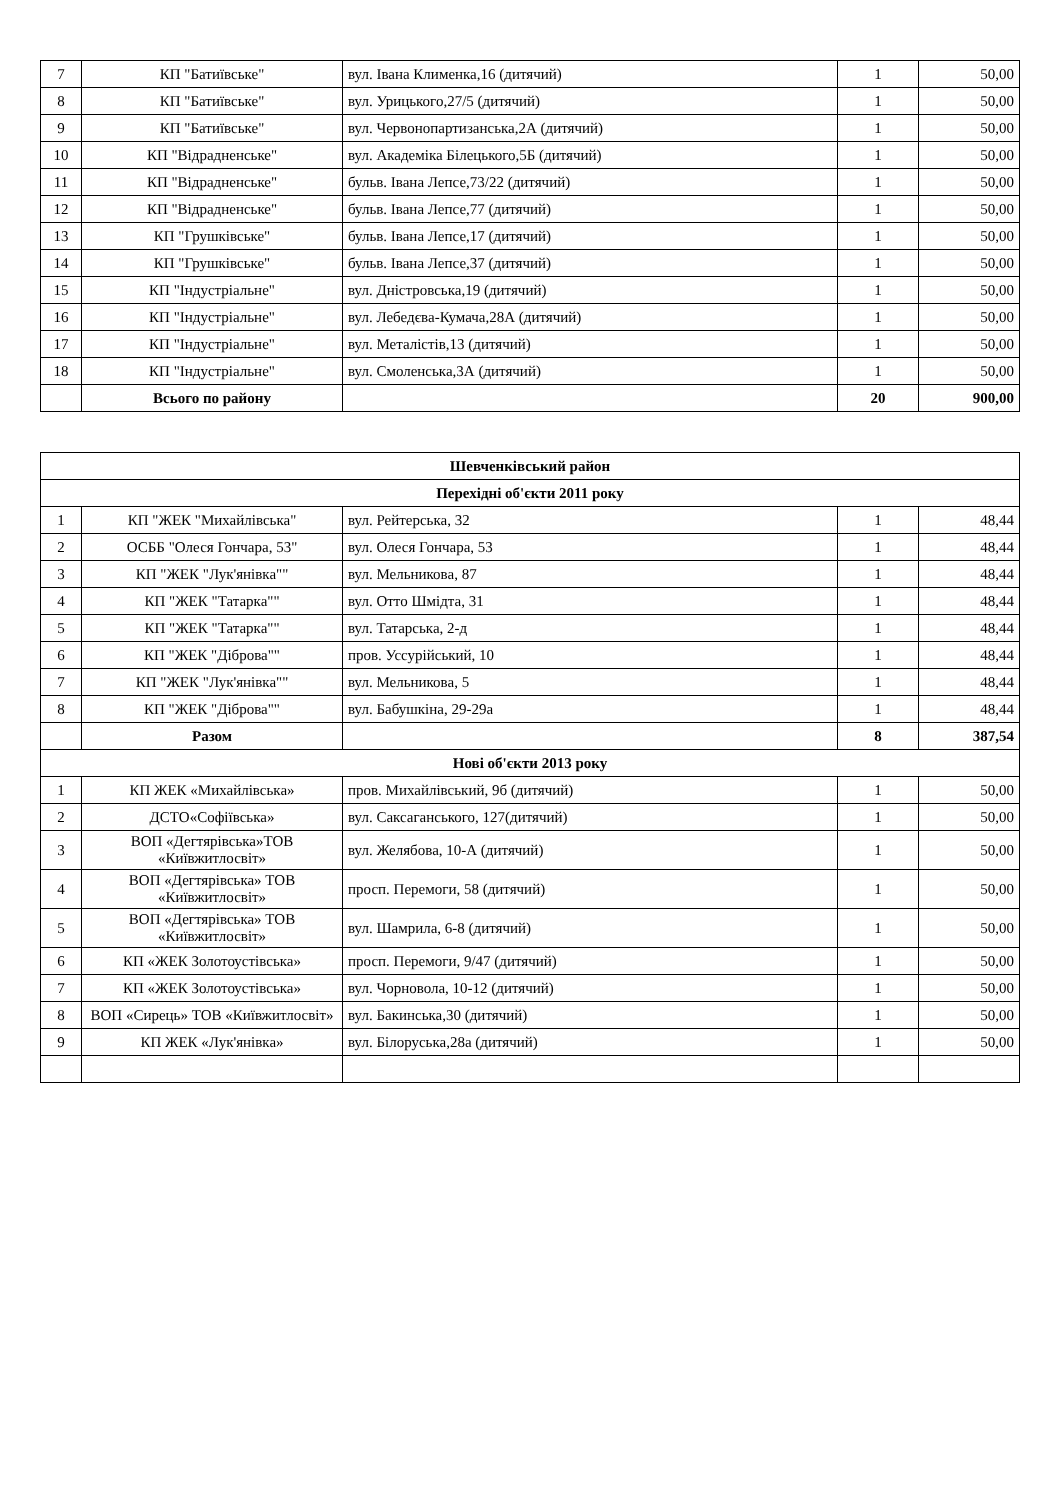| 7 | КП "Батиївське" | вул. Івана Клименка,16 (дитячий) | 1 | 50,00 |
| 8 | КП "Батиївське" | вул. Урицького,27/5 (дитячий) | 1 | 50,00 |
| 9 | КП "Батиївське" | вул. Червонопартизанська,2А (дитячий) | 1 | 50,00 |
| 10 | КП "Відрадненське" | вул. Академіка Білецького,5Б (дитячий) | 1 | 50,00 |
| 11 | КП "Відрадненське" | бульв. Івана Лепсе,73/22 (дитячий) | 1 | 50,00 |
| 12 | КП "Відрадненське" | бульв. Івана Лепсе,77 (дитячий) | 1 | 50,00 |
| 13 | КП "Грушківське" | бульв. Івана Лепсе,17 (дитячий) | 1 | 50,00 |
| 14 | КП "Грушківське" | бульв. Івана Лепсе,37 (дитячий) | 1 | 50,00 |
| 15 | КП "Індустріальне" | вул. Дністровська,19 (дитячий) | 1 | 50,00 |
| 16 | КП "Індустріальне" | вул. Лебедєва-Кумача,28А (дитячий) | 1 | 50,00 |
| 17 | КП "Індустріальне" | вул. Металістів,13 (дитячий) | 1 | 50,00 |
| 18 | КП "Індустріальне" | вул. Смоленська,3А (дитячий) | 1 | 50,00 |
| | Всього по району | | 20 | 900,00 |
| Шевченківський район | | | | |
| Перехідні об'єкти 2011 року | | | | |
| 1 | КП "ЖЕК "Михайлівська" | вул. Рейтерська, 32 | 1 | 48,44 |
| 2 | ОСББ "Олеся Гончара, 53" | вул. Олеся Гончара, 53 | 1 | 48,44 |
| 3 | КП "ЖЕК "Лук'янівка"" | вул. Мельникова, 87 | 1 | 48,44 |
| 4 | КП "ЖЕК "Татарка"" | вул. Отто Шмідта, 31 | 1 | 48,44 |
| 5 | КП "ЖЕК "Татарка"" | вул. Татарська, 2-д | 1 | 48,44 |
| 6 | КП "ЖЕК "Діброва"" | пров. Уссурійський, 10 | 1 | 48,44 |
| 7 | КП "ЖЕК "Лук'янівка"" | вул. Мельникова, 5 | 1 | 48,44 |
| 8 | КП "ЖЕК "Діброва"" | вул. Бабушкіна, 29-29а | 1 | 48,44 |
| | Разом | | 8 | 387,54 |
| Нові об'єкти 2013 року | | | | |
| 1 | КП ЖЕК «Михайлівська» | пров. Михайлівський, 9б (дитячий) | 1 | 50,00 |
| 2 | ДСТО«Софіївська» | вул. Саксаганського, 127(дитячий) | 1 | 50,00 |
| 3 | ВОП «Дегтярівська»ТОВ «Київжитлосвіт» | вул. Желябова, 10-А (дитячий) | 1 | 50,00 |
| 4 | ВОП «Дегтярівська» ТОВ «Київжитлосвіт» | просп. Перемоги, 58 (дитячий) | 1 | 50,00 |
| 5 | ВОП «Дегтярівська» ТОВ «Київжитлосвіт» | вул. Шамрила, 6-8 (дитячий) | 1 | 50,00 |
| 6 | КП «ЖЕК Золотоустівська» | просп. Перемоги, 9/47 (дитячий) | 1 | 50,00 |
| 7 | КП «ЖЕК Золотоустівська» | вул. Чорновола, 10-12 (дитячий) | 1 | 50,00 |
| 8 | ВОП «Сирець» ТОВ «Київжитлосвіт» | вул. Бакинська,30 (дитячий) | 1 | 50,00 |
| 9 | КП ЖЕК «Лук'янівка» | вул. Білоруська,28а (дитячий) | 1 | 50,00 |